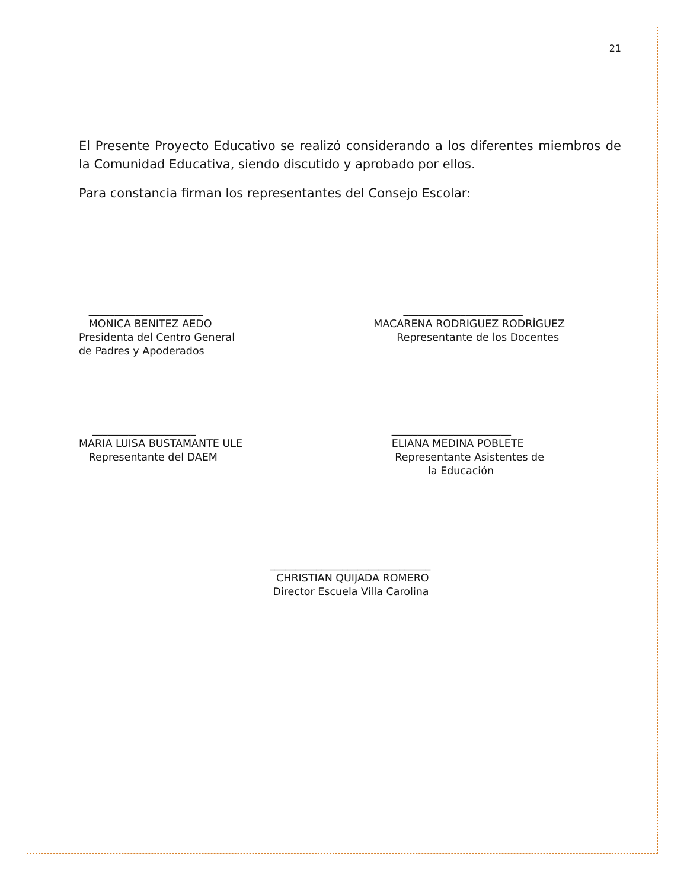21
El Presente Proyecto Educativo se realizó considerando a los diferentes miembros de la Comunidad Educativa, siendo discutido y aprobado por ellos.
Para constancia firman los representantes del Consejo Escolar:
______________________ MONICA BENITEZ AEDO Presidenta del Centro General de Padres y Apoderados
_______________________ MACARENA RODRIGUEZ RODRÌGUEZ Representante de los Docentes
____________________ MARIA LUISA BUSTAMANTE ULE Representante del DAEM
_______________________ ELIANA MEDINA POBLETE Representante Asistentes de la Educación
_______________________________ CHRISTIAN QUIJADA ROMERO Director Escuela Villa Carolina